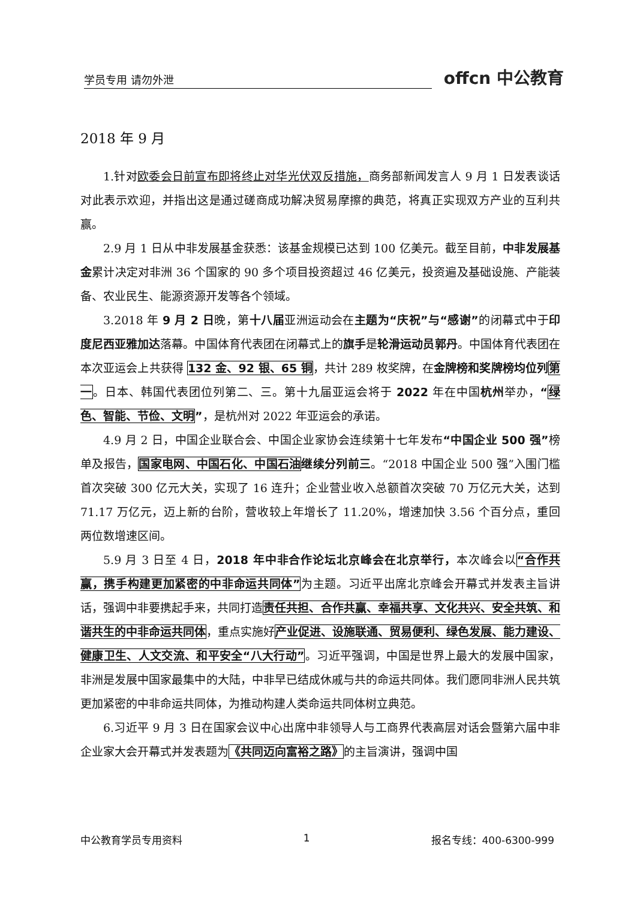学员专用 请勿外泄
offcn 中公教育
2018 年 9 月
1.针对欧委会日前宣布即将终止对华光伏双反措施，商务部新闻发言人 9 月 1 日发表谈话对此表示欢迎，并指出这是通过磋商成功解决贸易摩擦的典范，将真正实现双方产业的互利共赢。
2.9 月 1 日从中非发展基金获悉：该基金规模已达到 100 亿美元。截至目前，中非发展基金累计决定对非洲 36 个国家的 90 多个项目投资超过 46 亿美元，投资遍及基础设施、产能装备、农业民生、能源资源开发等各个领域。
3.2018 年 9 月 2 日晚，第十八届亚洲运动会在主题为“庆祝”与“感谢”的闭幕式中于印度尼西亚雅加达落幕。中国体育代表团在闭幕式上的旗手是轮滑运动员郭丹。中国体育代表团在本次亚运会上共获得 132 金、92 银、65 铜，共计 289 枚奖牌，在金牌榜和奖牌榜均位列 第一。日本、韩国代表团位列第二、三。第十九届亚运会将于 2022 年在中国杭州举办，“绿色、智能、节俭、文明”，是杭州对 2022 年亚运会的承诺。
4.9 月 2 日，中国企业联合会、中国企业家协会连续第十七年发布“中国企业 500 强”榜单及报告，国家电网、中国石化、中国石油 继续分列前三。“2018 中国企业 500 强”入围门槛首次突破 300 亿元大关，实现了 16 连升；企业营业收入总额首次突破 70 万亿元大关，达到 71.17 万亿元，迈上新的台阶，营收较上年增长了 11.20%，增速加快 3.56 个百分点，重回两位数增速区间。
5.9 月 3 日至 4 日，2018 年中非合作论坛北京峰会在北京举行，本次峰会以“合作共赢，携手构建更加紧密的中非命运共同体”为主题。习近平出席北京峰会开幕式并发表主旨讲话，强调中非要携起手来，共同打造责任共担、合作共赢、幸福共享、文化共兴、安全共筑、和谐共生的中非命运共同体，重点实施好产业促进、设施联通、贸易便利、绿色发展、能力建设、健康卫生、人文交流、和平安全“八大行动”。习近平强调，中国是世界上最大的发展中国家，非洲是发展中国家最集中的大陆，中非早已结成休戚与共的命运共同体。我们愿同非洲人民共筑更加紧密的中非命运共同体，为推动构建人类命运共同体树立典范。
6.习近平 9 月 3 日在国家会议中心出席中非领导人与工商界代表高层对话会暨第六届中非企业家大会开幕式并发表题为《共同迈向富裕之路》的主旨演讲，强调中国
中公教育学员专用资料 1 报名专线：400-6300-999